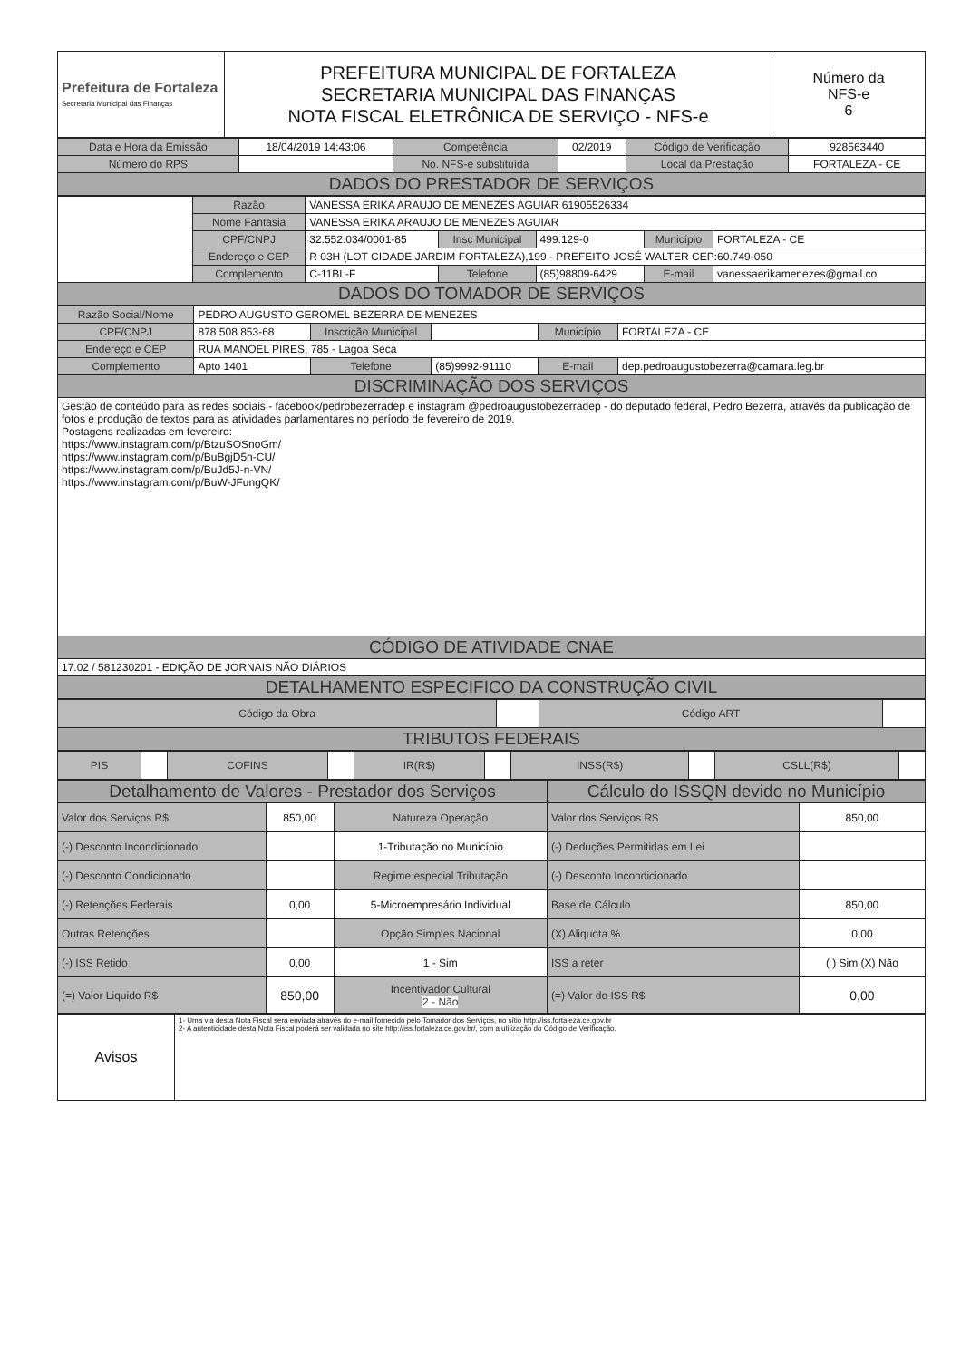| Prefeitura de Fortaleza Secretaria Municipal das Finanças | PREFEITURA MUNICIPAL DE FORTALEZA SECRETARIA MUNICIPAL DAS FINANÇAS NOTA FISCAL ELETRÔNICA DE SERVIÇO - NFS-e | Número da NFS-e 6 |
| Data e Hora da Emissão | 18/04/2019 14:43:06 | Competência | 02/2019 | Código de Verificação | 928563440 |
| Número do RPS | | No. NFS-e substituída | | Local da Prestação | FORTALEZA - CE |
| DADOS DO PRESTADOR DE SERVIÇOS | | | | | |
| | Razão | VANESSA ERIKA ARAUJO DE MENEZES AGUIAR 61905526334 | | | | |
| | Nome Fantasia | VANESSA ERIKA ARAUJO DE MENEZES AGUIAR | | | | |
| | CPF/CNPJ | 32.552.034/0001-85 | Insc Municipal | 499.129-0 | Município | FORTALEZA - CE |
| | Endereço e CEP | R 03H (LOT CIDADE JARDIM FORTALEZA),199 - PREFEITO JOSÉ WALTER CEP:60.749-050 | | | | |
| | Complemento | C-11BL-F | Telefone | (85)98809-6429 | E-mail | vanessaerikamenezes@gmail.co |
| DADOS DO TOMADOR DE SERVIÇOS | | | | | | |
| Razão Social/Nome | PEDRO AUGUSTO GEROMEL BEZERRA DE MENEZES | | | | |
| CPF/CNPJ | 878.508.853-68 | Inscrição Municipal | | Município | FORTALEZA - CE |
| Endereço e CEP | RUA MANOEL PIRES, 785 - Lagoa Seca | | | | |
| Complemento | Apto 1401 | Telefone | (85)9992-91110 | E-mail | dep.pedroaugustobezerra@camara.leg.br |
| DISCRIMINAÇÃO DOS SERVIÇOS | | | | | |
| Gestão de conteúdo para as redes sociais - facebook/pedrobezerradep e instagram @pedroaugustobezerradep - do deputado federal, Pedro Bezerra, através da publicação de fotos e produção de textos para as atividades parlamentares no período de fevereiro de 2019. Postagens realizadas em fevereiro: https://www.instagram.com/p/BtzuSOSnoGm/ https://www.instagram.com/p/BuBgjD5n-CU/ https://www.instagram.com/p/BuJd5J-n-VN/ https://www.instagram.com/p/BuW-JFungQK/ | | | | | |
| CÓDIGO DE ATIVIDADE CNAE | | | | | |
| 17.02 / 581230201 - EDIÇÃO DE JORNAIS NÃO DIÁRIOS | | | | | |
| DETALHAMENTO ESPECIFICO DA CONSTRUÇÃO CIVIL | | | | | |
| Código da Obra | | Código ART | |
| TRIBUTOS FEDERAIS | | | |
| PIS | | COFINS | | IR(R$) | | INSS(R$) | | CSLL(R$) | |
| Detalhamento de Valores - Prestador dos Serviços | | | Cálculo do ISSQN devido no Município | |
| Valor dos Serviços R$ | 850,00 | Natureza Operação | Valor dos Serviços R$ | 850,00 |
| (-) Desconto Incondicionado | | 1-Tributação no Município | (-) Deduções Permitidas em Lei | |
| (-) Desconto Condicionado | | Regime especial Tributação | (-) Desconto Incondicionado | |
| (-) Retenções Federais | 0,00 | 5-Microempresário Individual | Base de Cálculo | 850,00 |
| Outras Retenções | | Opção Simples Nacional | (X) Aliquota % | 0,00 |
| (-) ISS Retido | 0,00 | 1 - Sim | ISS a reter | ( ) Sim (X) Não |
| (=) Valor Liquido R$ | 850,00 | Incentivador Cultural 2 - Não | (=) Valor do ISS R$ | 0,00 |
| Avisos | 1- Uma via desta Nota Fiscal será enviada através do e-mail fornecido pelo Tomador dos Serviços, no sítio http://iss.fortaleza.ce.gov.br 2- A autenticidade desta Nota Fiscal poderá ser validada no site http://iss.fortaleza.ce.gov.br/, com a utilização do Código de Verificação. |